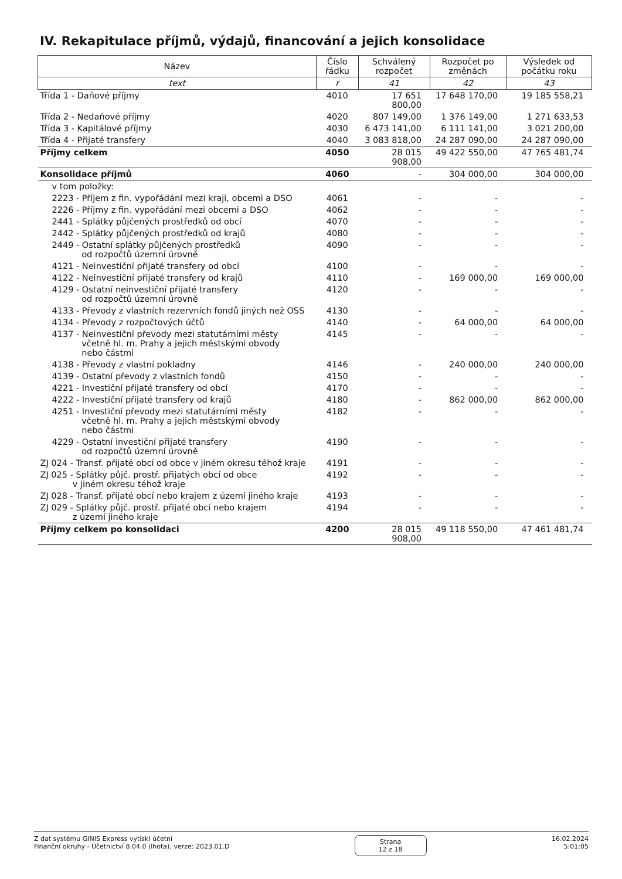IV. Rekapitulace příjmů, výdajů, financování a jejich konsolidace
| Název | Číslo řádku | Schválený rozpočet | Rozpočet po změnách | Výsledek od počátku roku |
| --- | --- | --- | --- | --- |
| text | r | 41 | 42 | 43 |
| Třída 1 - Daňové příjmy | 4010 | 17 651 800,00 | 17 648 170,00 | 19 185 558,21 |
| Třída 2 - Nedaňové příjmy | 4020 | 807 149,00 | 1 376 149,00 | 1 271 633,53 |
| Třída 3 - Kapitálové příjmy | 4030 | 6 473 141,00 | 6 111 141,00 | 3 021 200,00 |
| Třída 4 - Přijaté transfery | 4040 | 3 083 818,00 | 24 287 090,00 | 24 287 090,00 |
| Příjmy celkem | 4050 | 28 015 908,00 | 49 422 550,00 | 47 765 481,74 |
| Konsolidace příjmů | 4060 | - | 304 000,00 | 304 000,00 |
| v tom položky: | | | | |
| 2223 - Příjem z fin. vypořádání mezi kraji, obcemi a DSO | 4061 | - | - | - |
| 2226 - Příjmy z fin. vypořádání mezi obcemi a DSO | 4062 | - | - | - |
| 2441 - Splátky půjčených prostředků od obcí | 4070 | - | - | - |
| 2442 - Splátky půjčených prostředků od krajů | 4080 | - | - | - |
| 2449 - Ostatní splátky půjčených prostředků od rozpočtů územní úrovně | 4090 | - | - | - |
| 4121 - Neinvestiční přijaté transfery od obcí | 4100 | - | - | - |
| 4122 - Neinvestiční přijaté transfery od krajů | 4110 | - | 169 000,00 | 169 000,00 |
| 4129 - Ostatní neinvestiční přijaté transfery od rozpočtů územní úrovně | 4120 | - | - | - |
| 4133 - Převody z vlastních rezervních fondů jiných než OSS | 4130 | - | - | - |
| 4134 - Převody z rozpočtových účtů | 4140 | - | 64 000,00 | 64 000,00 |
| 4137 - Neinvestiční převody mezi statutárními městy včetně hl. m. Prahy a jejich městskými obvody nebo částmi | 4145 | - | - | - |
| 4138 - Převody z vlastní pokladny | 4146 | - | 240 000,00 | 240 000,00 |
| 4139 - Ostatní převody z vlastních fondů | 4150 | - | - | - |
| 4221 - Investiční přijaté transfery od obcí | 4170 | - | - | - |
| 4222 - Investiční přijaté transfery od krajů | 4180 | - | 862 000,00 | 862 000,00 |
| 4251 - Investiční převody mezi statutárními městy včetně hl. m. Prahy a jejich městskými obvody nebo částmi | 4182 | - | - | - |
| 4229 - Ostatní investiční přijaté transfery od rozpočtů územní úrovně | 4190 | - | - | - |
| ZJ 024 - Transf. přijaté obcí od obce v jiném okresu téhož kraje | 4191 | - | - | - |
| ZJ 025 - Splátky půjč. prostř. přijatých obcí od obce v jiném okresu téhož kraje | 4192 | - | - | - |
| ZJ 028 - Transf. přijaté obcí nebo krajem z území jiného kraje | 4193 | - | - | - |
| ZJ 029 - Splátky půjč. prostř. přijaté obcí nebo krajem z území jiného kraje | 4194 | - | - | - |
| Příjmy celkem po konsolidaci | 4200 | 28 015 908,00 | 49 118 550,00 | 47 461 481,74 |
Z dat systému GINIS Express vytiskl účetní
Finanční okruhy - Účetnictví 8.04.0 (lhota), verze: 2023.01.D
Strana
12 z 18
16.02.2024
5:01:05